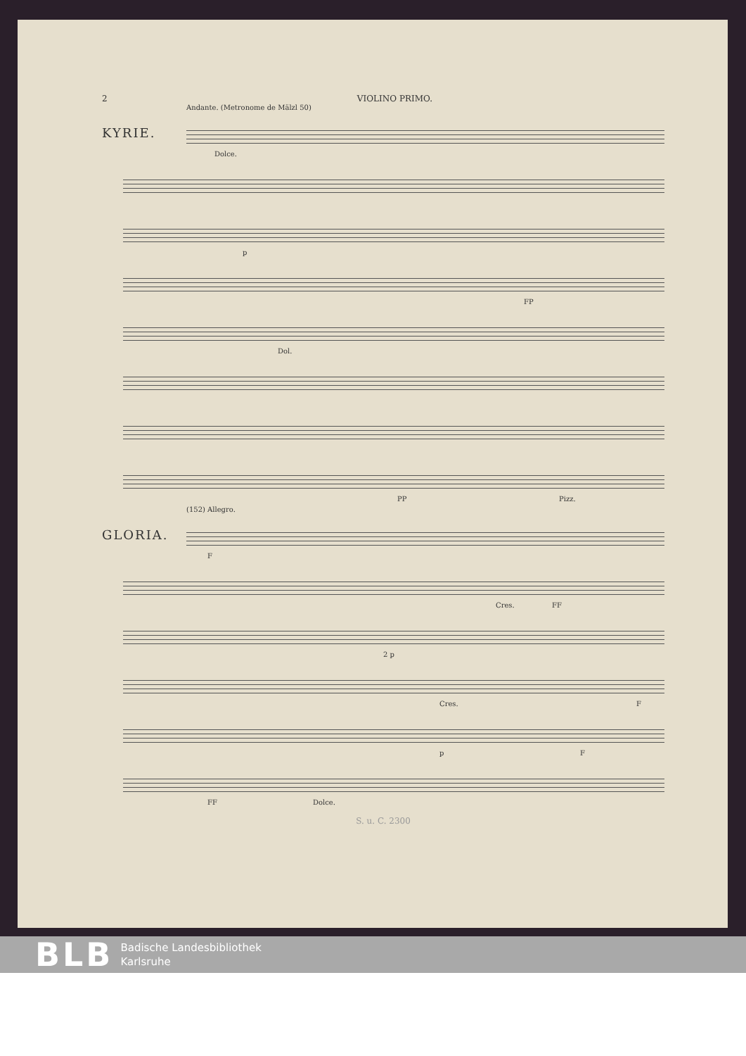2 VIOLINO PRIMO.
Andante. (Metronome de Mälzl 50)
KYRIE.
Dolce.
p
FP
Dol.
PP Pizz.
(152) Allegro.
GLORIA.
F
Cres. FF
2 p
Cres. F
p F
FF Dolce.
S. u. C. 2300
BLB
Badische Landesbibliothek
Karlsruhe